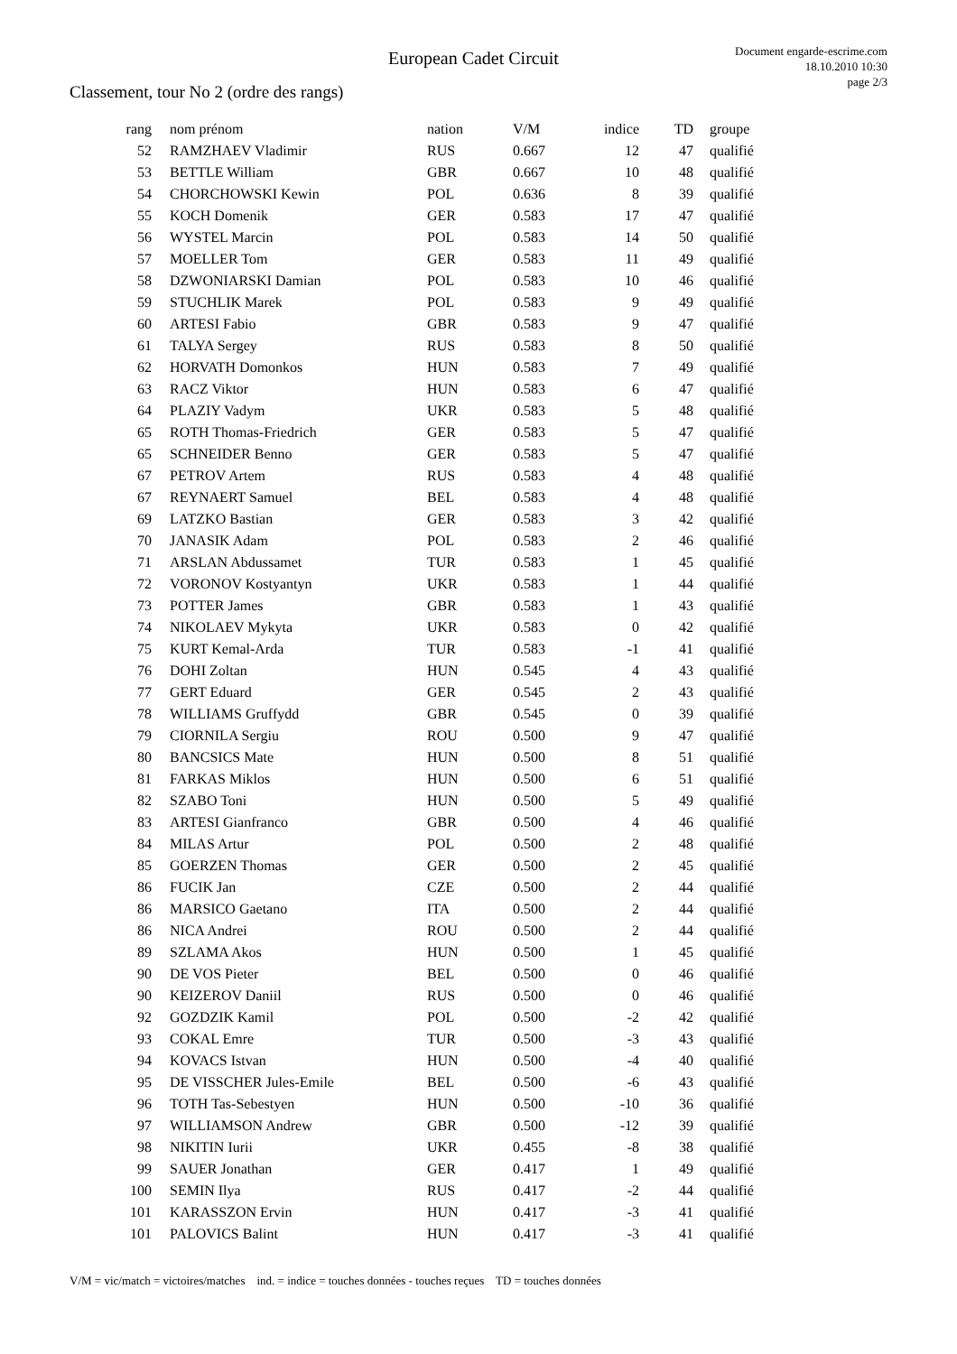European Cadet Circuit
Document engarde-escrime.com
18.10.2010 10:30
page 2/3
Classement, tour No 2 (ordre des rangs)
| rang | nom prénom | nation | V/M | indice | TD | groupe |
| --- | --- | --- | --- | --- | --- | --- |
| 52 | RAMZHAEV Vladimir | RUS | 0.667 | 12 | 47 | qualifié |
| 53 | BETTLE William | GBR | 0.667 | 10 | 48 | qualifié |
| 54 | CHORCHOWSKI Kewin | POL | 0.636 | 8 | 39 | qualifié |
| 55 | KOCH Domenik | GER | 0.583 | 17 | 47 | qualifié |
| 56 | WYSTEL Marcin | POL | 0.583 | 14 | 50 | qualifié |
| 57 | MOELLER Tom | GER | 0.583 | 11 | 49 | qualifié |
| 58 | DZWONIARSKI Damian | POL | 0.583 | 10 | 46 | qualifié |
| 59 | STUCHLIK Marek | POL | 0.583 | 9 | 49 | qualifié |
| 60 | ARTESI Fabio | GBR | 0.583 | 9 | 47 | qualifié |
| 61 | TALYA Sergey | RUS | 0.583 | 8 | 50 | qualifié |
| 62 | HORVATH Domonkos | HUN | 0.583 | 7 | 49 | qualifié |
| 63 | RACZ Viktor | HUN | 0.583 | 6 | 47 | qualifié |
| 64 | PLAZIY Vadym | UKR | 0.583 | 5 | 48 | qualifié |
| 65 | ROTH Thomas-Friedrich | GER | 0.583 | 5 | 47 | qualifié |
| 65 | SCHNEIDER Benno | GER | 0.583 | 5 | 47 | qualifié |
| 67 | PETROV Artem | RUS | 0.583 | 4 | 48 | qualifié |
| 67 | REYNAERT Samuel | BEL | 0.583 | 4 | 48 | qualifié |
| 69 | LATZKO Bastian | GER | 0.583 | 3 | 42 | qualifié |
| 70 | JANASIK Adam | POL | 0.583 | 2 | 46 | qualifié |
| 71 | ARSLAN Abdussamet | TUR | 0.583 | 1 | 45 | qualifié |
| 72 | VORONOV Kostyantyn | UKR | 0.583 | 1 | 44 | qualifié |
| 73 | POTTER James | GBR | 0.583 | 1 | 43 | qualifié |
| 74 | NIKOLAEV Mykyta | UKR | 0.583 | 0 | 42 | qualifié |
| 75 | KURT Kemal-Arda | TUR | 0.583 | -1 | 41 | qualifié |
| 76 | DOHI Zoltan | HUN | 0.545 | 4 | 43 | qualifié |
| 77 | GERT Eduard | GER | 0.545 | 2 | 43 | qualifié |
| 78 | WILLIAMS Gruffydd | GBR | 0.545 | 0 | 39 | qualifié |
| 79 | CIORNILA Sergiu | ROU | 0.500 | 9 | 47 | qualifié |
| 80 | BANCSICS Mate | HUN | 0.500 | 8 | 51 | qualifié |
| 81 | FARKAS Miklos | HUN | 0.500 | 6 | 51 | qualifié |
| 82 | SZABO Toni | HUN | 0.500 | 5 | 49 | qualifié |
| 83 | ARTESI Gianfranco | GBR | 0.500 | 4 | 46 | qualifié |
| 84 | MILAS Artur | POL | 0.500 | 2 | 48 | qualifié |
| 85 | GOERZEN Thomas | GER | 0.500 | 2 | 45 | qualifié |
| 86 | FUCIK Jan | CZE | 0.500 | 2 | 44 | qualifié |
| 86 | MARSICO Gaetano | ITA | 0.500 | 2 | 44 | qualifié |
| 86 | NICA Andrei | ROU | 0.500 | 2 | 44 | qualifié |
| 89 | SZLAMA Akos | HUN | 0.500 | 1 | 45 | qualifié |
| 90 | DE VOS Pieter | BEL | 0.500 | 0 | 46 | qualifié |
| 90 | KEIZEROV Daniil | RUS | 0.500 | 0 | 46 | qualifié |
| 92 | GOZDZIK Kamil | POL | 0.500 | -2 | 42 | qualifié |
| 93 | COKAL Emre | TUR | 0.500 | -3 | 43 | qualifié |
| 94 | KOVACS Istvan | HUN | 0.500 | -4 | 40 | qualifié |
| 95 | DE VISSCHER Jules-Emile | BEL | 0.500 | -6 | 43 | qualifié |
| 96 | TOTH Tas-Sebestyen | HUN | 0.500 | -10 | 36 | qualifié |
| 97 | WILLIAMSON Andrew | GBR | 0.500 | -12 | 39 | qualifié |
| 98 | NIKITIN Iurii | UKR | 0.455 | -8 | 38 | qualifié |
| 99 | SAUER Jonathan | GER | 0.417 | 1 | 49 | qualifié |
| 100 | SEMIN Ilya | RUS | 0.417 | -2 | 44 | qualifié |
| 101 | KARASSZON Ervin | HUN | 0.417 | -3 | 41 | qualifié |
| 101 | PALOVICS Balint | HUN | 0.417 | -3 | 41 | qualifié |
V/M = vic/match = victoires/matches ind. = indice = touches données - touches reçues TD = touches données